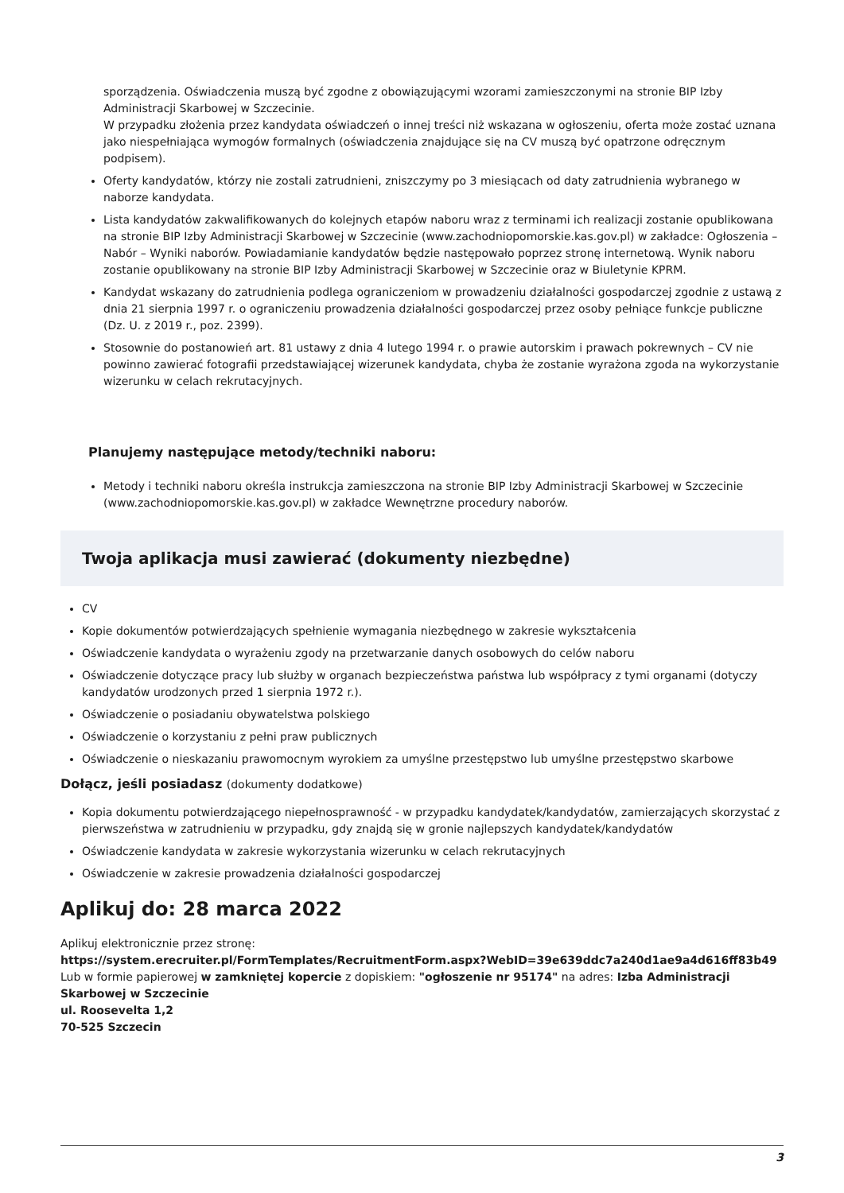sporządzenia. Oświadczenia muszą być zgodne z obowiązującymi wzorami zamieszczonymi na stronie BIP Izby Administracji Skarbowej w Szczecinie.
W przypadku złożenia przez kandydata oświadczeń o innej treści niż wskazana w ogłoszeniu, oferta może zostać uznana jako niespełniająca wymogów formalnych (oświadczenia znajdujące się na CV muszą być opatrzone odręcznym podpisem).
Oferty kandydatów, którzy nie zostali zatrudnieni, zniszczymy po 3 miesiącach od daty zatrudnienia wybranego w naborze kandydata.
Lista kandydatów zakwalifikowanych do kolejnych etapów naboru wraz z terminami ich realizacji zostanie opublikowana na stronie BIP Izby Administracji Skarbowej w Szczecinie (www.zachodniopomorskie.kas.gov.pl) w zakładce: Ogłoszenia – Nabór – Wyniki naborów. Powiadamianie kandydatów będzie następowało poprzez stronę internetową. Wynik naboru zostanie opublikowany na stronie BIP Izby Administracji Skarbowej w Szczecinie oraz w Biuletynie KPRM.
Kandydat wskazany do zatrudnienia podlega ograniczeniom w prowadzeniu działalności gospodarczej zgodnie z ustawą z dnia 21 sierpnia 1997 r. o ograniczeniu prowadzenia działalności gospodarczej przez osoby pełniące funkcje publiczne (Dz. U. z 2019 r., poz. 2399).
Stosownie do postanowień art. 81 ustawy z dnia 4 lutego 1994 r. o prawie autorskim i prawach pokrewnych – CV nie powinno zawierać fotografii przedstawiającej wizerunek kandydata, chyba że zostanie wyrażona zgoda na wykorzystanie wizerunku w celach rekrutacyjnych.
Planujemy następujące metody/techniki naboru:
Metody i techniki naboru określa instrukcja zamieszczona na stronie BIP Izby Administracji Skarbowej w Szczecinie (www.zachodniopomorskie.kas.gov.pl) w zakładce Wewnętrzne procedury naborów.
Twoja aplikacja musi zawierać (dokumenty niezbędne)
CV
Kopie dokumentów potwierdzających spełnienie wymagania niezbędnego w zakresie wykształcenia
Oświadczenie kandydata o wyrażeniu zgody na przetwarzanie danych osobowych do celów naboru
Oświadczenie dotyczące pracy lub służby w organach bezpieczeństwa państwa lub współpracy z tymi organami (dotyczy kandydatów urodzonych przed 1 sierpnia 1972 r.).
Oświadczenie o posiadaniu obywatelstwa polskiego
Oświadczenie o korzystaniu z pełni praw publicznych
Oświadczenie o nieskazaniu prawomocnym wyrokiem za umyślne przestępstwo lub umyślne przestępstwo skarbowe
Dołącz, jeśli posiadasz (dokumenty dodatkowe)
Kopia dokumentu potwierdzającego niepełnosprawność - w przypadku kandydatek/kandydatów, zamierzających skorzystać z pierwszeństwa w zatrudnieniu w przypadku, gdy znajdą się w gronie najlepszych kandydatek/kandydatów
Oświadczenie kandydata w zakresie wykorzystania wizerunku w celach rekrutacyjnych
Oświadczenie w zakresie prowadzenia działalności gospodarczej
Aplikuj do: 28 marca 2022
Aplikuj elektronicznie przez stronę:
https://system.erecruiter.pl/FormTemplates/RecruitmentForm.aspx?WebID=39e639ddc7a240d1ae9a4d616ff83b49
Lub w formie papierowej w zamkniętej kopercie z dopiskiem: "ogłoszenie nr 95174" na adres: Izba Administracji Skarbowej w Szczecinie
ul. Roosevelta 1,2
70-525 Szczecin
3